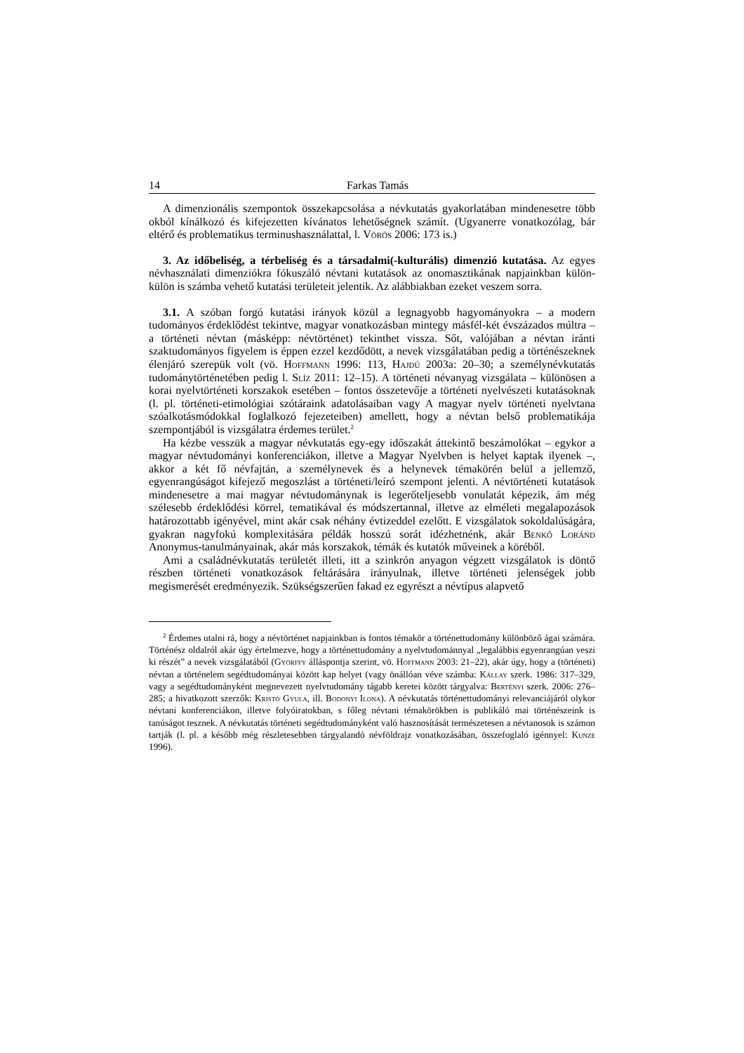14 Farkas Tamás
A dimenzionális szempontok összekapcsolása a névkutatás gyakorlatában mindenesetre több okból kínálkozó és kifejezetten kívánatos lehetőségnek számít. (Ugyanerre vonatkozólag, bár eltérő és problematikus terminushasználattal, l. Vörös 2006: 173 is.)
3. Az időbeliség, a térbeliség és a társadalmi(-kulturális) dimenzió kutatása. Az egyes névhasználati dimenziókra fókuszáló névtani kutatások az onomasztikának napjainkban külön-külön is számba vehető kutatási területeit jelentik. Az alábbiakban ezeket veszem sorra.
3.1. A szóban forgó kutatási irányok közül a legnagyobb hagyományokra – a modern tudományos érdeklődést tekintve, magyar vonatkozásban mintegy másfél-két évszázados múltra – a történeti névtan (másképp: névtörténet) tekinthet vissza. Sőt, valójában a névtan iránti szaktudományos figyelem is éppen ezzel kezdődött, a nevek vizsgálatában pedig a történészeknek élenjáró szerepük volt (vö. Hoffmann 1996: 113, Hajdú 2003a: 20–30; a személynévkutatás tudománytörténetében pedig l. Slíz 2011: 12–15). A történeti névanyag vizsgálata – különösen a korai nyelvtörténeti korszakok esetében – fontos összetevője a történeti nyelvészeti kutatásoknak (l. pl. történeti-etimológiai szótáraink adatolásaiban vagy A magyar nyelv történeti nyelvtana szóalkotásmódokkal foglalkozó fejezeteiben) amellett, hogy a névtan belső problematikája szempontjából is vizsgálatra érdemes terület.<sup>2</sup>
Ha kézbe vesszük a magyar névkutatás egy-egy időszakát áttekintő beszámolókat – egykor a magyar névtudományi konferenciákon, illetve a Magyar Nyelvben is helyet kaptak ilyenek –, akkor a két fő névfajtán, a személynevek és a helynevek témakörén belül a jellemző, egyenrangúságot kifejező megoszlást a történeti/leíró szempont jelenti. A névtörténeti kutatások mindenesetre a mai magyar névtudománynak is legerőteljesebb vonulatát képezik, ám még szélesebb érdeklődési körrel, tematikával és módszertannal, illetve az elméleti megalapozások határozottabb igényével, mint akár csak néhány évtizeddel ezelőtt. E vizsgálatok sokoldalúságára, gyakran nagyfokú komplexitására példák hosszú sorát idézhetnénk, akár Benkő Loránd Anonymus-tanulmányainak, akár más korszakok, témák és kutatók műveinek a köréből.
Ami a családnévkutatás területét illeti, itt a szinkrón anyagon végzett vizsgálatok is döntő részben történeti vonatkozások feltárására irányulnak, illetve történeti jelenségek jobb megismerését eredményezik. Szükségszerűen fakad ez egyrészt a névtípus alapvető
<sup>2</sup> Érdemes utalni rá, hogy a névtörténet napjainkban is fontos témakör a történettudomány különböző ágai számára. Történész oldalról akár úgy értelmezve, hogy a történettudomány a nyelvtudománnyal „legalábbis egyenrangúan veszi ki részét” a nevek vizsgálatából (Györffy álláspontja szerint, vö. Hoffmann 2003: 21–22), akár úgy, hogy a (történeti) névtan a történelem segédtudományai között kap helyet (vagy önállóan véve számba: Kállay szerk. 1986: 317–329, vagy a segédtudományként megnevezett nyelvtudomány tágabb keretei között tárgyalva: Bertényi szerk. 2006: 276–285; a hivatkozott szerzők: Kristó Gyula, ill. Bodonyi Ilona). A névkutatás történettudományi relevanciájáról olykor névtani konferenciákon, illetve folyóiratokban, s főleg névtani témakörökben is publikáló mai történészeink is tanúságot tesznek. A névkutatás történeti segédtudományként való hasznosítását természetesen a névtanosok is számon tartják (l. pl. a később még részletesebben tárgyalandó névföldrajz vonatkozásában, összefoglaló igénnyel: Kunze 1996).